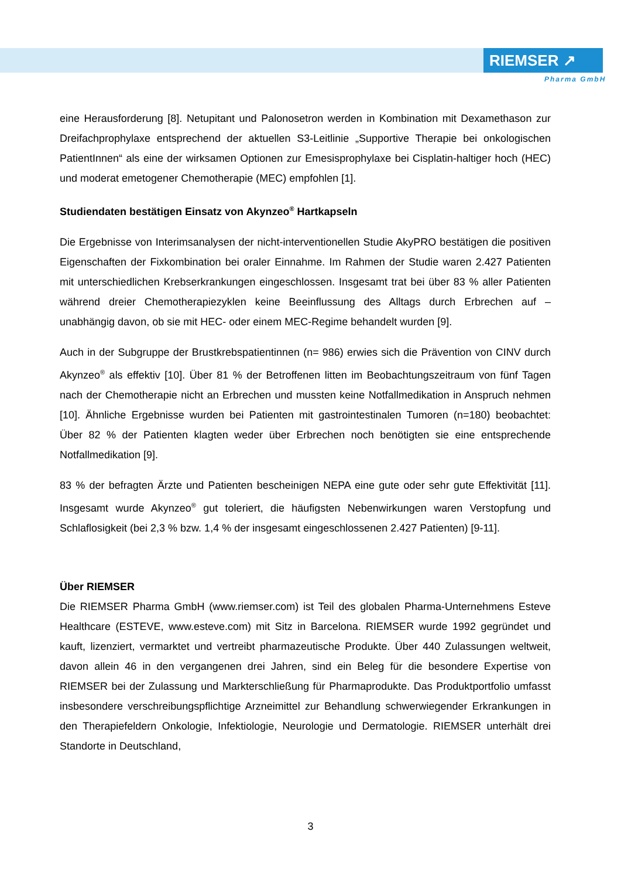RIEMSER ↗
Pharma GmbH
eine Herausforderung [8]. Netupitant und Palonosetron werden in Kombination mit Dexamethason zur Dreifachprophylaxe entsprechend der aktuellen S3-Leitlinie „Supportive Therapie bei onkologischen PatientInnen“ als eine der wirksamen Optionen zur Emesisprophylaxe bei Cisplatin-haltiger hoch (HEC) und moderat emetogener Chemotherapie (MEC) empfohlen [1].
Studiendaten bestätigen Einsatz von Akynzeo<sup>®</sup> Hartkapseln
Die Ergebnisse von Interimsanalysen der nicht-interventionellen Studie AkyPRO bestätigen die positiven Eigenschaften der Fixkombination bei oraler Einnahme. Im Rahmen der Studie waren 2.427 Patienten mit unterschiedlichen Krebserkrankungen eingeschlossen. Insgesamt trat bei über 83 % aller Patienten während dreier Chemotherapiezyklen keine Beeinflussung des Alltags durch Erbrechen auf – unabhängig davon, ob sie mit HEC- oder einem MEC-Regime behandelt wurden [9].
Auch in der Subgruppe der Brustkrebspatientinnen (n= 986) erwies sich die Prävention von CINV durch Akynzeo<sup>®</sup> als effektiv [10]. Über 81 % der Betroffenen litten im Beobachtungszeitraum von fünf Tagen nach der Chemotherapie nicht an Erbrechen und mussten keine Notfallmedikation in Anspruch nehmen [10]. Ähnliche Ergebnisse wurden bei Patienten mit gastrointestinalen Tumoren (n=180) beobachtet: Über 82 % der Patienten klagten weder über Erbrechen noch benötigten sie eine entsprechende Notfallmedikation [9].
83 % der befragten Ärzte und Patienten bescheinigen NEPA eine gute oder sehr gute Effektivität [11]. Insgesamt wurde Akynzeo<sup>®</sup> gut toleriert, die häufigsten Nebenwirkungen waren Verstopfung und Schlaflosigkeit (bei 2,3 % bzw. 1,4 % der insgesamt eingeschlossenen 2.427 Patienten) [9-11].
Über RIEMSER
Die RIEMSER Pharma GmbH (www.riemser.com) ist Teil des globalen Pharma-Unternehmens Esteve Healthcare (ESTEVE, www.esteve.com) mit Sitz in Barcelona. RIEMSER wurde 1992 gegründet und kauft, lizenziert, vermarktet und vertreibt pharmazeutische Produkte. Über 440 Zulassungen weltweit, davon allein 46 in den vergangenen drei Jahren, sind ein Beleg für die besondere Expertise von RIEMSER bei der Zulassung und Markterschließung für Pharmaprodukte. Das Produktportfolio umfasst insbesondere verschreibungspflichtige Arzneimittel zur Behandlung schwerwiegender Erkrankungen in den Therapiefeldern Onkologie, Infektiologie, Neurologie und Dermatologie. RIEMSER unterhält drei Standorte in Deutschland,
3